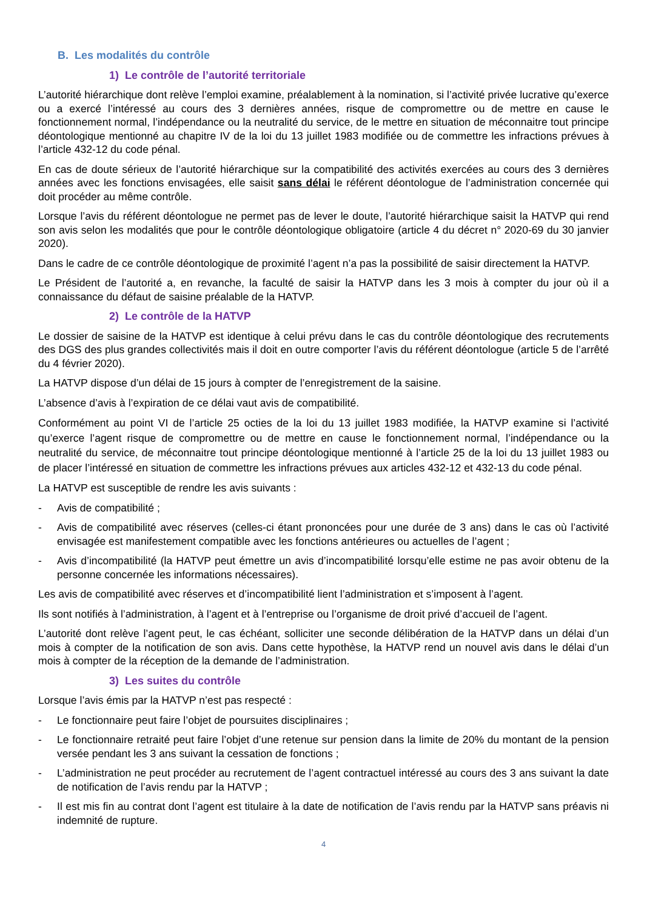B. Les modalités du contrôle
1) Le contrôle de l’autorité territoriale
L’autorité hiérarchique dont relève l’emploi examine, préalablement à la nomination, si l’activité privée lucrative qu’exerce ou a exercé l’intéressé au cours des 3 dernières années, risque de compromettre ou de mettre en cause le fonctionnement normal, l’indépendance ou la neutralité du service, de le mettre en situation de méconnaitre tout principe déontologique mentionné au chapitre IV de la loi du 13 juillet 1983 modifiée ou de commettre les infractions prévues à l’article 432-12 du code pénal.
En cas de doute sérieux de l’autorité hiérarchique sur la compatibilité des activités exercées au cours des 3 dernières années avec les fonctions envisagées, elle saisit sans délai le référent déontologue de l’administration concernée qui doit procéder au même contrôle.
Lorsque l’avis du référent déontologue ne permet pas de lever le doute, l’autorité hiérarchique saisit la HATVP qui rend son avis selon les modalités que pour le contrôle déontologique obligatoire (article 4 du décret n° 2020-69 du 30 janvier 2020).
Dans le cadre de ce contrôle déontologique de proximité l’agent n’a pas la possibilité de saisir directement la HATVP.
Le Président de l’autorité a, en revanche, la faculté de saisir la HATVP dans les 3 mois à compter du jour où il a connaissance du défaut de saisine préalable de la HATVP.
2) Le contrôle de la HATVP
Le dossier de saisine de la HATVP est identique à celui prévu dans le cas du contrôle déontologique des recrutements des DGS des plus grandes collectivités mais il doit en outre comporter l’avis du référent déontologue (article 5 de l’arrêté du 4 février 2020).
La HATVP dispose d’un délai de 15 jours à compter de l’enregistrement de la saisine.
L’absence d’avis à l’expiration de ce délai vaut avis de compatibilité.
Conformément au point VI de l’article 25 octies de la loi du 13 juillet 1983 modifiée, la HATVP examine si l’activité qu’exerce l’agent risque de compromettre ou de mettre en cause le fonctionnement normal, l’indépendance ou la neutralité du service, de méconnaitre tout principe déontologique mentionné à l’article 25 de la loi du 13 juillet 1983 ou de placer l’intéressé en situation de commettre les infractions prévues aux articles 432-12 et 432-13 du code pénal.
La HATVP est susceptible de rendre les avis suivants :
- Avis de compatibilité ;
- Avis de compatibilité avec réserves (celles-ci étant prononcées pour une durée de 3 ans) dans le cas où l’activité envisagée est manifestement compatible avec les fonctions antérieures ou actuelles de l’agent ;
- Avis d’incompatibilité (la HATVP peut émettre un avis d’incompatibilité lorsqu’elle estime ne pas avoir obtenu de la personne concernée les informations nécessaires).
Les avis de compatibilité avec réserves et d’incompatibilité lient l’administration et s’imposent à l’agent.
Ils sont notifiés à l’administration, à l’agent et à l’entreprise ou l’organisme de droit privé d’accueil de l’agent.
L’autorité dont relève l’agent peut, le cas échéant, solliciter une seconde délibération de la HATVP dans un délai d’un mois à compter de la notification de son avis. Dans cette hypothèse, la HATVP rend un nouvel avis dans le délai d’un mois à compter de la réception de la demande de l’administration.
3) Les suites du contrôle
Lorsque l’avis émis par la HATVP n’est pas respecté :
- Le fonctionnaire peut faire l’objet de poursuites disciplinaires ;
- Le fonctionnaire retraité peut faire l’objet d’une retenue sur pension dans la limite de 20% du montant de la pension versée pendant les 3 ans suivant la cessation de fonctions ;
- L’administration ne peut procéder au recrutement de l’agent contractuel intéressé au cours des 3 ans suivant la date de notification de l’avis rendu par la HATVP ;
- Il est mis fin au contrat dont l’agent est titulaire à la date de notification de l’avis rendu par la HATVP sans préavis ni indemnité de rupture.
4